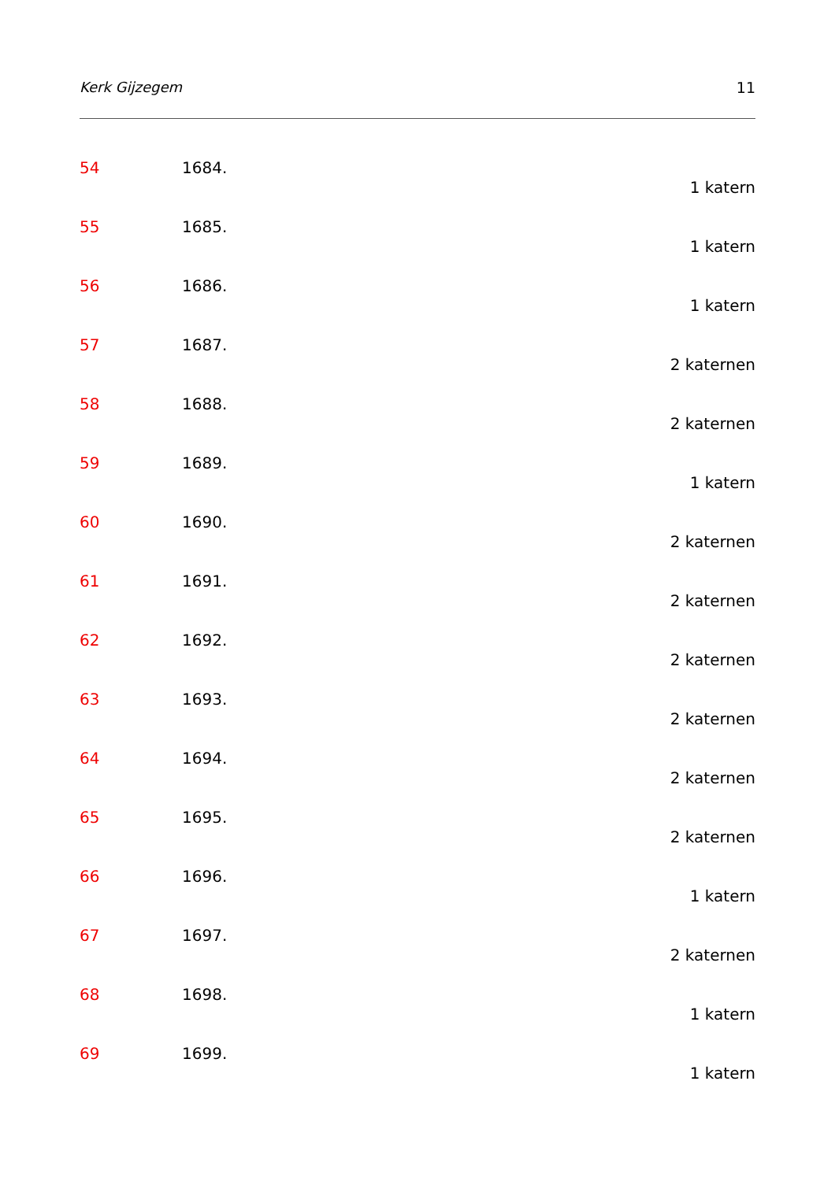Kerk Gijzegem 11
54 1684.
1 katern
55 1685.
1 katern
56 1686.
1 katern
57 1687.
2 katernen
58 1688.
2 katernen
59 1689.
1 katern
60 1690.
2 katernen
61 1691.
2 katernen
62 1692.
2 katernen
63 1693.
2 katernen
64 1694.
2 katernen
65 1695.
2 katernen
66 1696.
1 katern
67 1697.
2 katernen
68 1698.
1 katern
69 1699.
1 katern